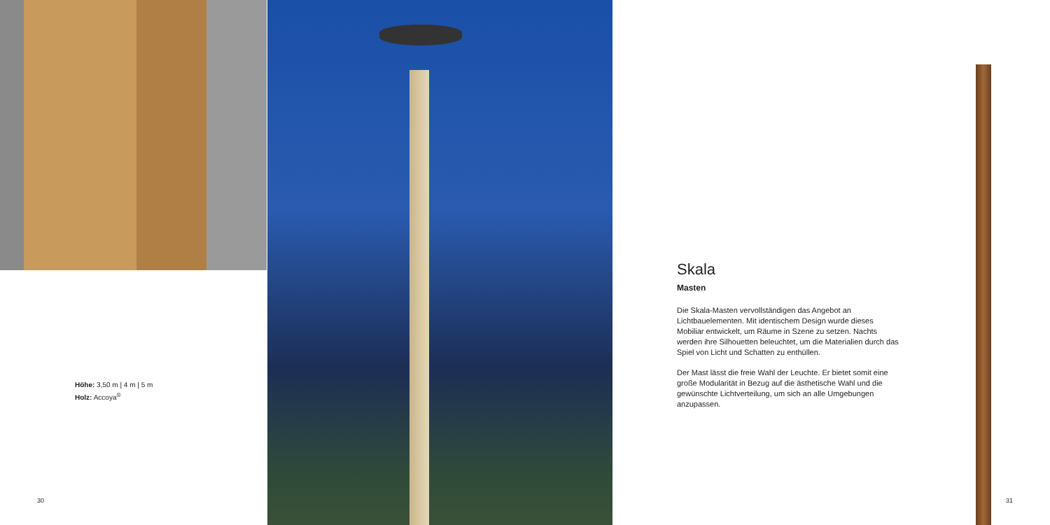Höhe: 3,50 m | 4 m | 5 m
Holz: Accoya<sup>®</sup>
30
Skala
Masten
Die Skala-Masten vervollständigen das Angebot an Lichtbauelementen. Mit identischem Design wurde dieses Mobiliar entwickelt, um Räume in Szene zu setzen. Nachts werden ihre Silhouetten beleuchtet, um die Materialien durch das Spiel von Licht und Schatten zu enthüllen.
Der Mast lässt die freie Wahl der Leuchte. Er bietet somit eine große Modularität in Bezug auf die ästhetische Wahl und die gewünschte Lichtverteilung, um sich an alle Umgebungen anzupassen.
31